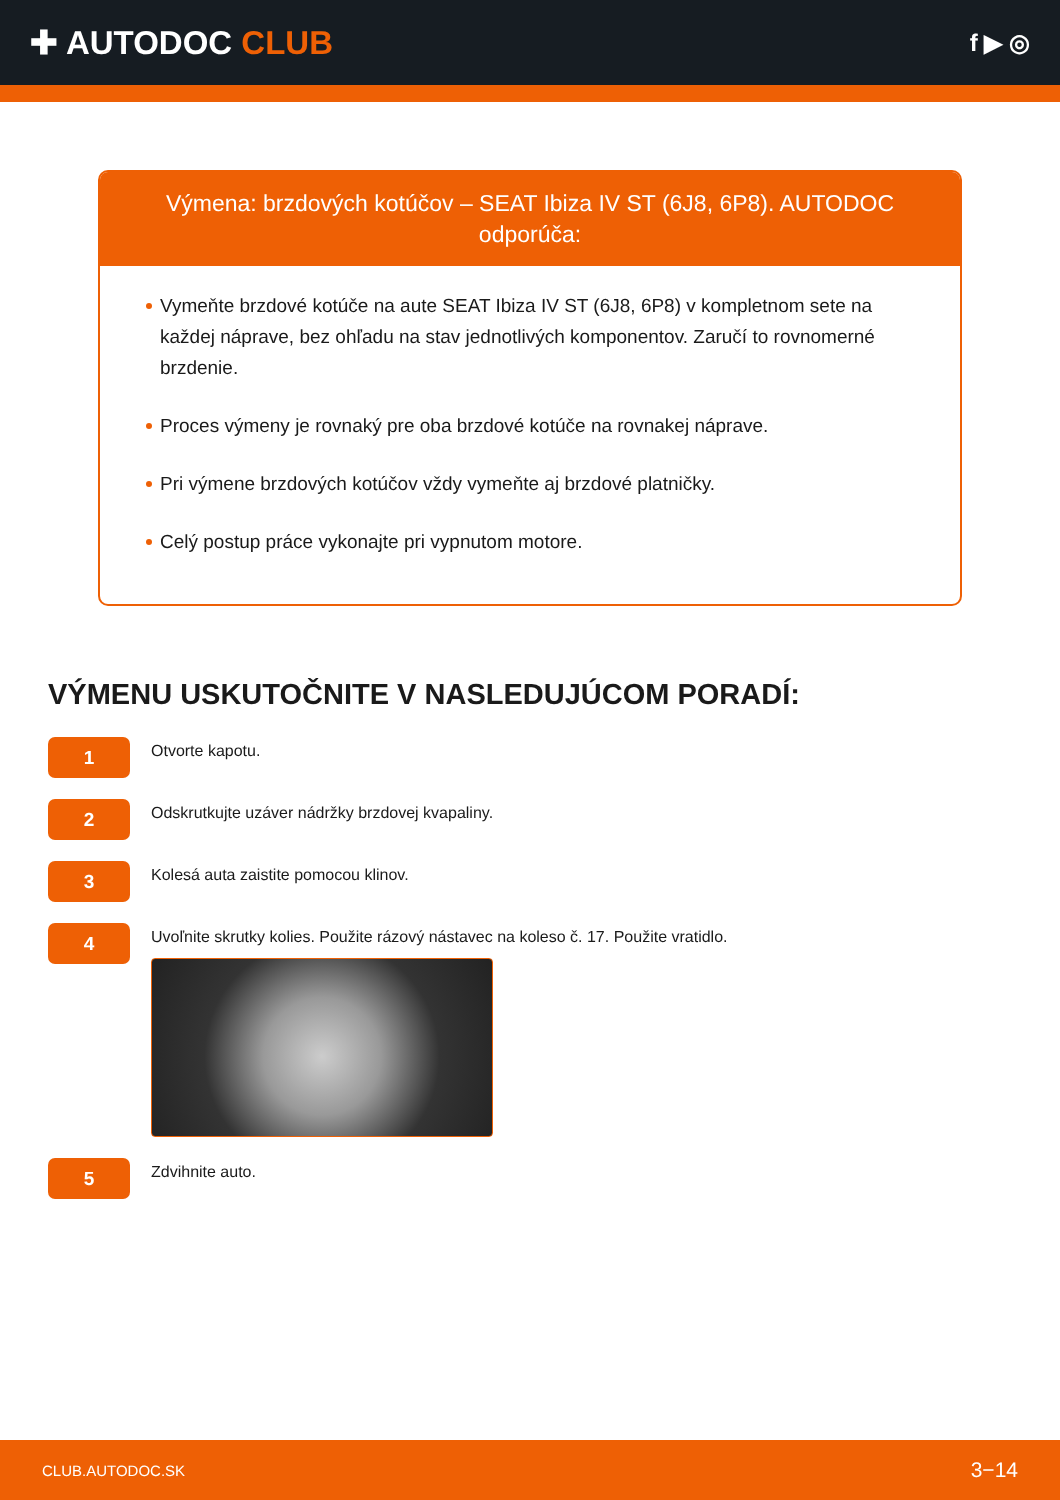✚ AUTODOC CLUB
f ▶ ◎
Výmena: brzdových kotúčov – SEAT Ibiza IV ST (6J8, 6P8). AUTODOC odporúča:
Vymeňte brzdové kotúče na aute SEAT Ibiza IV ST (6J8, 6P8) v kompletnom sete na každej náprave, bez ohľadu na stav jednotlivých komponentov. Zaručí to rovnomerné brzdenie.
Proces výmeny je rovnaký pre oba brzdové kotúče na rovnakej náprave.
Pri výmene brzdových kotúčov vždy vymeňte aj brzdové platničky.
Celý postup práce vykonajte pri vypnutom motore.
VÝMENU USKUTOČNITE V NASLEDUJÚCOM PORADÍ:
1
Otvorte kapotu.
2
Odskrutkujte uzáver nádržky brzdovej kvapaliny.
3
Kolesá auta zaistite pomocou klinov.
4
Uvoľnite skrutky kolies. Použite rázový nástavec na koleso č. 17. Použite vratidlo.
5
Zdvihnite auto.
CLUB.AUTODOC.SK 3−14